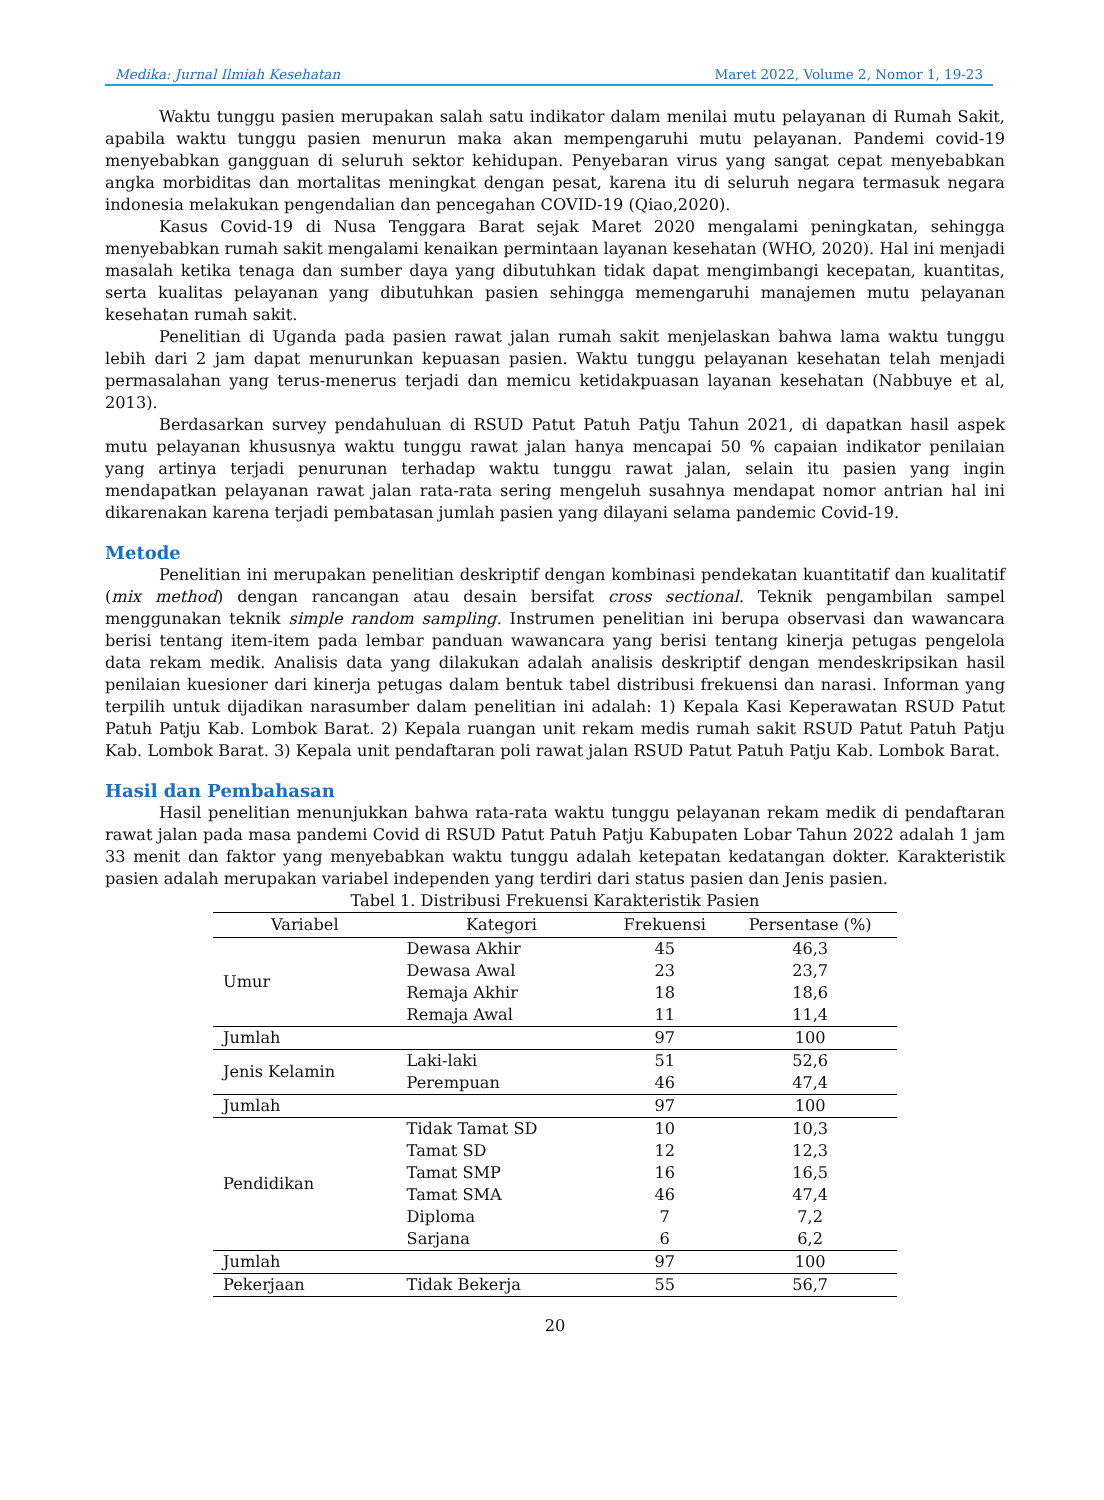Medika: Jurnal Ilmiah Kesehatan Maret 2022, Volume 2, Nomor 1, 19-23
Waktu tunggu pasien merupakan salah satu indikator dalam menilai mutu pelayanan di Rumah Sakit, apabila waktu tunggu pasien menurun maka akan mempengaruhi mutu pelayanan. Pandemi covid-19 menyebabkan gangguan di seluruh sektor kehidupan. Penyebaran virus yang sangat cepat menyebabkan angka morbiditas dan mortalitas meningkat dengan pesat, karena itu di seluruh negara termasuk negara indonesia melakukan pengendalian dan pencegahan COVID-19 (Qiao,2020).
Kasus Covid-19 di Nusa Tenggara Barat sejak Maret 2020 mengalami peningkatan, sehingga menyebabkan rumah sakit mengalami kenaikan permintaan layanan kesehatan (WHO, 2020). Hal ini menjadi masalah ketika tenaga dan sumber daya yang dibutuhkan tidak dapat mengimbangi kecepatan, kuantitas, serta kualitas pelayanan yang dibutuhkan pasien sehingga memengaruhi manajemen mutu pelayanan kesehatan rumah sakit.
Penelitian di Uganda pada pasien rawat jalan rumah sakit menjelaskan bahwa lama waktu tunggu lebih dari 2 jam dapat menurunkan kepuasan pasien. Waktu tunggu pelayanan kesehatan telah menjadi permasalahan yang terus-menerus terjadi dan memicu ketidakpuasan layanan kesehatan (Nabbuye et al, 2013).
Berdasarkan survey pendahuluan di RSUD Patut Patuh Patju Tahun 2021, di dapatkan hasil aspek mutu pelayanan khususnya waktu tunggu rawat jalan hanya mencapai 50 % capaian indikator penilaian yang artinya terjadi penurunan terhadap waktu tunggu rawat jalan, selain itu pasien yang ingin mendapatkan pelayanan rawat jalan rata-rata sering mengeluh susahnya mendapat nomor antrian hal ini dikarenakan karena terjadi pembatasan jumlah pasien yang dilayani selama pandemic Covid-19.
Metode
Penelitian ini merupakan penelitian deskriptif dengan kombinasi pendekatan kuantitatif dan kualitatif (mix method) dengan rancangan atau desain bersifat cross sectional. Teknik pengambilan sampel menggunakan teknik simple random sampling. Instrumen penelitian ini berupa observasi dan wawancara berisi tentang item-item pada lembar panduan wawancara yang berisi tentang kinerja petugas pengelola data rekam medik. Analisis data yang dilakukan adalah analisis deskriptif dengan mendeskripsikan hasil penilaian kuesioner dari kinerja petugas dalam bentuk tabel distribusi frekuensi dan narasi. Informan yang terpilih untuk dijadikan narasumber dalam penelitian ini adalah: 1) Kepala Kasi Keperawatan RSUD Patut Patuh Patju Kab. Lombok Barat. 2) Kepala ruangan unit rekam medis rumah sakit RSUD Patut Patuh Patju Kab. Lombok Barat. 3) Kepala unit pendaftaran poli rawat jalan RSUD Patut Patuh Patju Kab. Lombok Barat.
Hasil dan Pembahasan
Hasil penelitian menunjukkan bahwa rata-rata waktu tunggu pelayanan rekam medik di pendaftaran rawat jalan pada masa pandemi Covid di RSUD Patut Patuh Patju Kabupaten Lobar Tahun 2022 adalah 1 jam 33 menit dan faktor yang menyebabkan waktu tunggu adalah ketepatan kedatangan dokter. Karakteristik pasien adalah merupakan variabel independen yang terdiri dari status pasien dan Jenis pasien.
Tabel 1. Distribusi Frekuensi Karakteristik Pasien
| Variabel | Kategori | Frekuensi | Persentase (%) |
| --- | --- | --- | --- |
| Umur | Dewasa Akhir | 45 | 46,3 |
| | Dewasa Awal | 23 | 23,7 |
| | Remaja Akhir | 18 | 18,6 |
| | Remaja Awal | 11 | 11,4 |
| Jumlah | | 97 | 100 |
| Jenis Kelamin | Laki-laki | 51 | 52,6 |
| | Perempuan | 46 | 47,4 |
| Jumlah | | 97 | 100 |
| Pendidikan | Tidak Tamat SD | 10 | 10,3 |
| | Tamat SD | 12 | 12,3 |
| | Tamat SMP | 16 | 16,5 |
| | Tamat SMA | 46 | 47,4 |
| | Diploma | 7 | 7,2 |
| | Sarjana | 6 | 6,2 |
| Jumlah | | 97 | 100 |
| Pekerjaan | Tidak Bekerja | 55 | 56,7 |
20